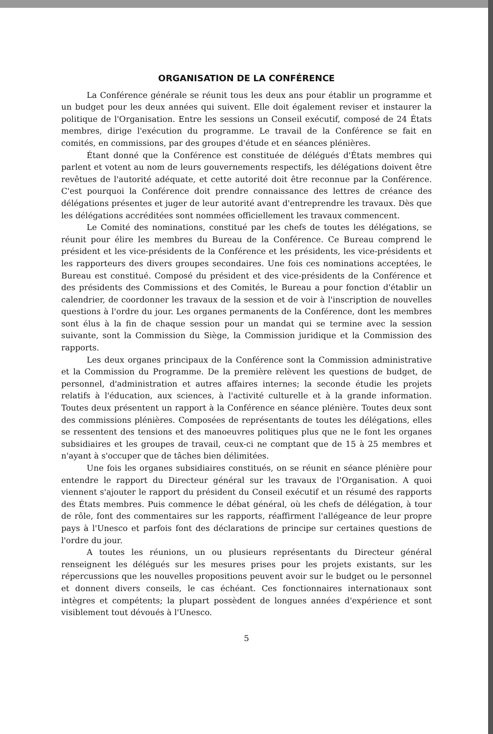ORGANISATION DE LA CONFÉRENCE
La Conférence générale se réunit tous les deux ans pour établir un programme et un budget pour les deux années qui suivent. Elle doit également reviser et instaurer la politique de l'Organisation. Entre les sessions un Conseil exécutif, composé de 24 États membres, dirige l'exécution du programme. Le travail de la Conférence se fait en comités, en commissions, par des groupes d'étude et en séances plénières.
Étant donné que la Conférence est constituée de délégués d'États membres qui parlent et votent au nom de leurs gouvernements respectifs, les délégations doivent être revêtues de l'autorité adéquate, et cette autorité doit être reconnue par la Conférence. C'est pourquoi la Conférence doit prendre connaissance des lettres de créance des délégations présentes et juger de leur autorité avant d'entreprendre les travaux. Dès que les délégations accréditées sont nommées officiellement les travaux commencent.
Le Comité des nominations, constitué par les chefs de toutes les délégations, se réunit pour élire les membres du Bureau de la Conférence. Ce Bureau comprend le président et les vice-présidents de la Conférence et les présidents, les vice-présidents et les rapporteurs des divers groupes secondaires. Une fois ces nominations acceptées, le Bureau est constitué. Composé du président et des vice-présidents de la Conférence et des présidents des Commissions et des Comités, le Bureau a pour fonction d'établir un calendrier, de coordonner les travaux de la session et de voir à l'inscription de nouvelles questions à l'ordre du jour. Les organes permanents de la Conférence, dont les membres sont élus à la fin de chaque session pour un mandat qui se termine avec la session suivante, sont la Commission du Siège, la Commission juridique et la Commission des rapports.
Les deux organes principaux de la Conférence sont la Commission administrative et la Commission du Programme. De la première relèvent les questions de budget, de personnel, d'administration et autres affaires internes; la seconde étudie les projets relatifs à l'éducation, aux sciences, à l'activité culturelle et à la grande information. Toutes deux présentent un rapport à la Conférence en séance plénière. Toutes deux sont des commissions plénières. Composées de représentants de toutes les délégations, elles se ressentent des tensions et des manoeuvres politiques plus que ne le font les organes subsidiaires et les groupes de travail, ceux-ci ne comptant que de 15 à 25 membres et n'ayant à s'occuper que de tâches bien délimitées.
Une fois les organes subsidiaires constitués, on se réunit en séance plénière pour entendre le rapport du Directeur général sur les travaux de l'Organisation. A quoi viennent s'ajouter le rapport du président du Conseil exécutif et un résumé des rapports des États membres. Puis commence le débat général, où les chefs de délégation, à tour de rôle, font des commentaires sur les rapports, réaffirment l'allégeance de leur propre pays à l'Unesco et parfois font des déclarations de principe sur certaines questions de l'ordre du jour.
A toutes les réunions, un ou plusieurs représentants du Directeur général renseignent les délégués sur les mesures prises pour les projets existants, sur les répercussions que les nouvelles propositions peuvent avoir sur le budget ou le personnel et donnent divers conseils, le cas échéant. Ces fonctionnaires internationaux sont intègres et compétents; la plupart possèdent de longues années d'expérience et sont visiblement tout dévoués à l'Unesco.
5